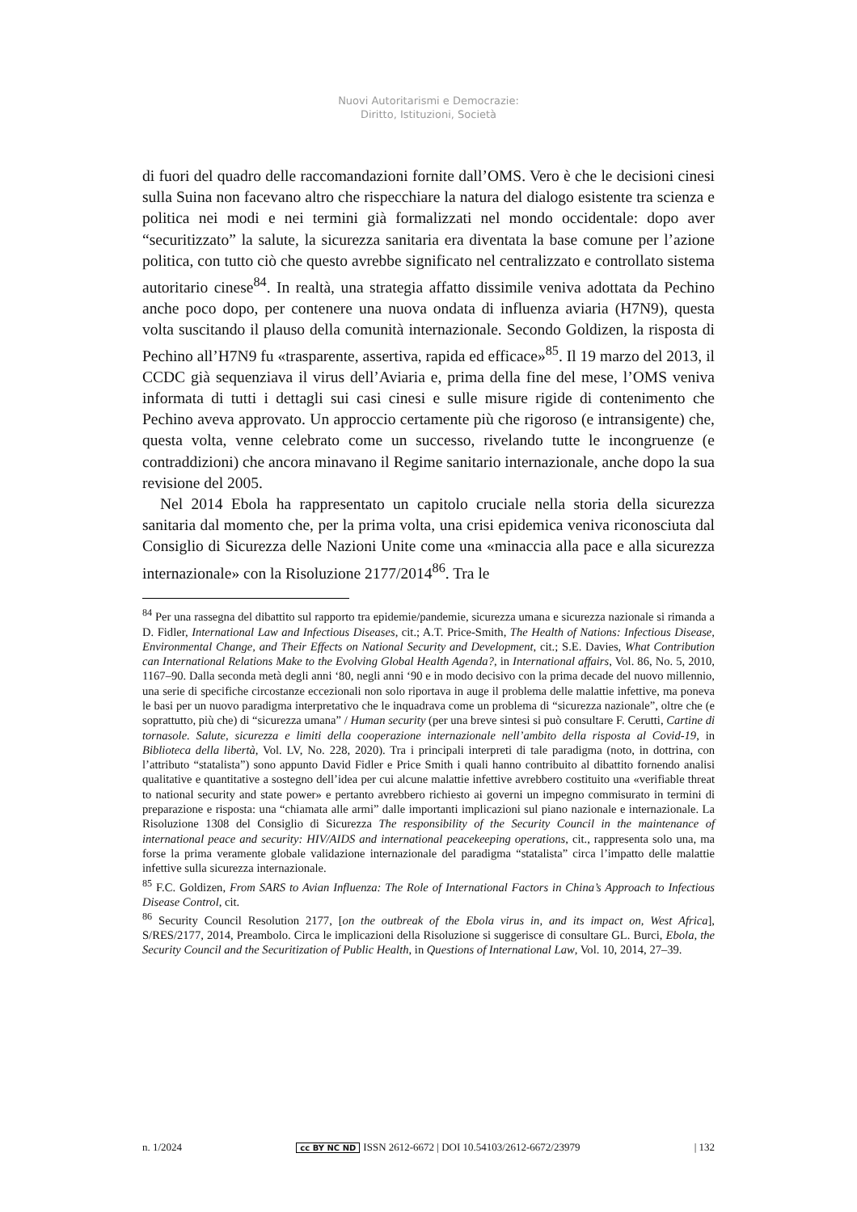Nuovi Autoritarismi e Democrazie:
Diritto, Istituzioni, Società
di fuori del quadro delle raccomandazioni fornite dall’OMS. Vero è che le decisioni cinesi sulla Suina non facevano altro che rispecchiare la natura del dialogo esistente tra scienza e politica nei modi e nei termini già formalizzati nel mondo occidentale: dopo aver “securitizzato” la salute, la sicurezza sanitaria era diventata la base comune per l’azione politica, con tutto ciò che questo avrebbe significato nel centralizzato e controllato sistema autoritario cinese<sup>84</sup>. In realtà, una strategia affatto dissimile veniva adottata da Pechino anche poco dopo, per contenere una nuova ondata di influenza aviaria (H7N9), questa volta suscitando il plauso della comunità internazionale. Secondo Goldizen, la risposta di Pechino all’H7N9 fu «trasparente, assertiva, rapida ed efficace»<sup>85</sup>. Il 19 marzo del 2013, il CCDC già sequenziava il virus dell’Aviaria e, prima della fine del mese, l’OMS veniva informata di tutti i dettagli sui casi cinesi e sulle misure rigide di contenimento che Pechino aveva approvato. Un approccio certamente più che rigoroso (e intransigente) che, questa volta, venne celebrato come un successo, rivelando tutte le incongruenze (e contraddizioni) che ancora minavano il Regime sanitario internazionale, anche dopo la sua revisione del 2005.
Nel 2014 Ebola ha rappresentato un capitolo cruciale nella storia della sicurezza sanitaria dal momento che, per la prima volta, una crisi epidemica veniva riconosciuta dal Consiglio di Sicurezza delle Nazioni Unite come una «minaccia alla pace e alla sicurezza internazionale» con la Risoluzione 2177/2014<sup>86</sup>. Tra le
<sup>84</sup> Per una rassegna del dibattito sul rapporto tra epidemie/pandemie, sicurezza umana e sicurezza nazionale si rimanda a D. Fidler, International Law and Infectious Diseases, cit.; A.T. Price-Smith, The Health of Nations: Infectious Disease, Environmental Change, and Their Effects on National Security and Development, cit.; S.E. Davies, What Contribution can International Relations Make to the Evolving Global Health Agenda?, in International affairs, Vol. 86, No. 5, 2010, 1167–90. Dalla seconda metà degli anni ‘80, negli anni ‘90 e in modo decisivo con la prima decade del nuovo millennio, una serie di specifiche circostanze eccezionali non solo riportava in auge il problema delle malattie infettive, ma poneva le basi per un nuovo paradigma interpretativo che le inquadrava come un problema di “sicurezza nazionale”, oltre che (e soprattutto, più che) di “sicurezza umana” / Human security (per una breve sintesi si può consultare F. Cerutti, Cartine di tornasole. Salute, sicurezza e limiti della cooperazione internazionale nell’ambito della risposta al Covid-19, in Biblioteca della libertà, Vol. LV, No. 228, 2020). Tra i principali interpreti di tale paradigma (noto, in dottrina, con l’attributo “statalista”) sono appunto David Fidler e Price Smith i quali hanno contribuito al dibattito fornendo analisi qualitative e quantitative a sostegno dell’idea per cui alcune malattie infettive avrebbero costituito una «verifiable threat to national security and state power» e pertanto avrebbero richiesto ai governi un impegno commisurato in termini di preparazione e risposta: una “chiamata alle armi” dalle importanti implicazioni sul piano nazionale e internazionale. La Risoluzione 1308 del Consiglio di Sicurezza The responsibility of the Security Council in the maintenance of international peace and security: HIV/AIDS and international peacekeeping operations, cit., rappresenta solo una, ma forse la prima veramente globale validazione internazionale del paradigma “statalista” circa l’impatto delle malattie infettive sulla sicurezza internazionale.
<sup>85</sup> F.C. Goldizen, From SARS to Avian Influenza: The Role of International Factors in China’s Approach to Infectious Disease Control, cit.
<sup>86</sup> Security Council Resolution 2177, [on the outbreak of the Ebola virus in, and its impact on, West Africa], S/RES/2177, 2014, Preambolo. Circa le implicazioni della Risoluzione si suggerisce di consultare GL. Burci, Ebola, the Security Council and the Securitization of Public Health, in Questions of International Law, Vol. 10, 2014, 27–39.
n. 1/2024 cc BY NC ND ISSN 2612-6672 | DOI 10.54103/2612-6672/23979 | 132